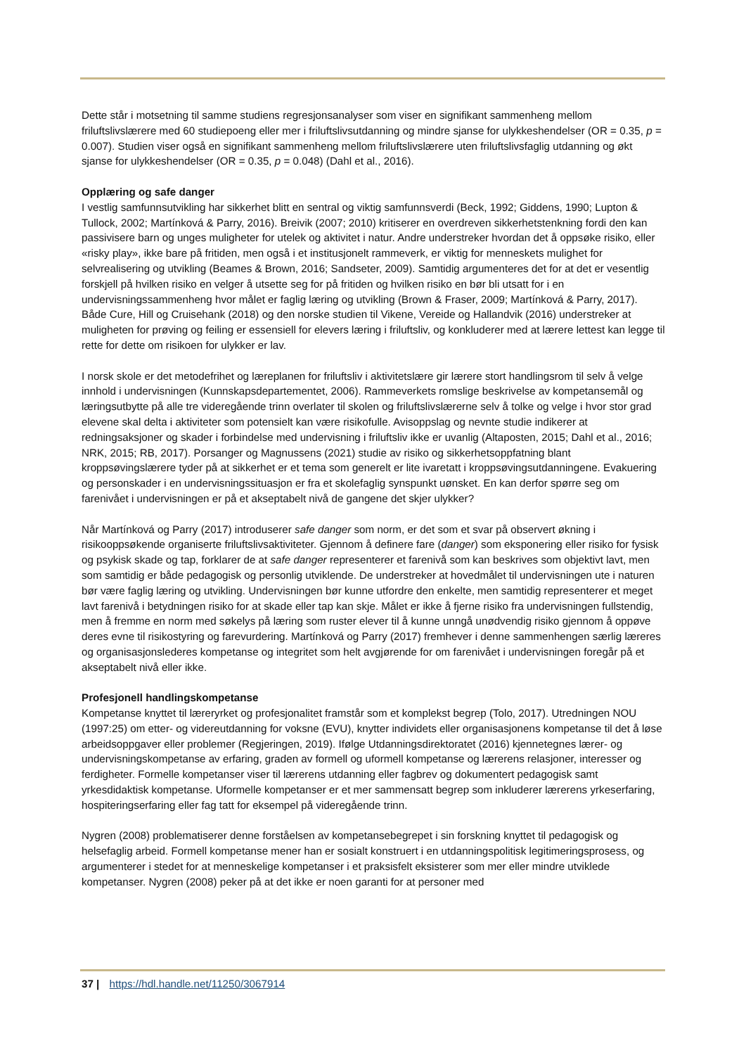Dette står i motsetning til samme studiens regresjonsanalyser som viser en signifikant sammenheng mellom friluftslivslærere med 60 studiepoeng eller mer i friluftslivsutdanning og mindre sjanse for ulykkeshendelser (OR = 0.35, p = 0.007). Studien viser også en signifikant sammenheng mellom friluftslivslærere uten friluftslivsfaglig utdanning og økt sjanse for ulykkeshendelser (OR = 0.35, p = 0.048) (Dahl et al., 2016).
Opplæring og safe danger
I vestlig samfunnsutvikling har sikkerhet blitt en sentral og viktig samfunnsverdi (Beck, 1992; Giddens, 1990; Lupton & Tullock, 2002; Martínková & Parry, 2016). Breivik (2007; 2010) kritiserer en overdreven sikkerhetstenkning fordi den kan passivisere barn og unges muligheter for utelek og aktivitet i natur. Andre understreker hvordan det å oppsøke risiko, eller «risky play», ikke bare på fritiden, men også i et institusjonelt rammeverk, er viktig for menneskets mulighet for selvrealisering og utvikling (Beames & Brown, 2016; Sandseter, 2009). Samtidig argumenteres det for at det er vesentlig forskjell på hvilken risiko en velger å utsette seg for på fritiden og hvilken risiko en bør bli utsatt for i en undervisningssammenheng hvor målet er faglig læring og utvikling (Brown & Fraser, 2009; Martínková & Parry, 2017). Både Cure, Hill og Cruisehank (2018) og den norske studien til Vikene, Vereide og Hallandvik (2016) understreker at muligheten for prøving og feiling er essensiell for elevers læring i friluftsliv, og konkluderer med at lærere lettest kan legge til rette for dette om risikoen for ulykker er lav.
I norsk skole er det metodefrihet og læreplanen for friluftsliv i aktivitetslære gir lærere stort handlingsrom til selv å velge innhold i undervisningen (Kunnskapsdepartementet, 2006). Rammeverkets romslige beskrivelse av kompetansemål og læringsutbytte på alle tre videregående trinn overlater til skolen og friluftslivslærerne selv å tolke og velge i hvor stor grad elevene skal delta i aktiviteter som potensielt kan være risikofulle. Avisoppslag og nevnte studie indikerer at redningsaksjoner og skader i forbindelse med undervisning i friluftsliv ikke er uvanlig (Altaposten, 2015; Dahl et al., 2016; NRK, 2015; RB, 2017). Porsanger og Magnussens (2021) studie av risiko og sikkerhetsoppfatning blant kroppsøvingslærere tyder på at sikkerhet er et tema som generelt er lite ivaretatt i kroppsøvingsutdanningene. Evakuering og personskader i en undervisningssituasjon er fra et skolefaglig synspunkt uønsket. En kan derfor spørre seg om farenivået i undervisningen er på et akseptabelt nivå de gangene det skjer ulykker?
Når Martínková og Parry (2017) introduserer safe danger som norm, er det som et svar på observert økning i risikooppsøkende organiserte friluftslivsaktiviteter. Gjennom å definere fare (danger) som eksponering eller risiko for fysisk og psykisk skade og tap, forklarer de at safe danger representerer et farenivå som kan beskrives som objektivt lavt, men som samtidig er både pedagogisk og personlig utviklende. De understreker at hovedmålet til undervisningen ute i naturen bør være faglig læring og utvikling. Undervisningen bør kunne utfordre den enkelte, men samtidig representerer et meget lavt farenivå i betydningen risiko for at skade eller tap kan skje. Målet er ikke å fjerne risiko fra undervisningen fullstendig, men å fremme en norm med søkelys på læring som ruster elever til å kunne unngå unødvendig risiko gjennom å oppøve deres evne til risikostyring og farevurdering. Martínková og Parry (2017) fremhever i denne sammenhengen særlig læreres og organisasjonslederes kompetanse og integritet som helt avgjørende for om farenivået i undervisningen foregår på et akseptabelt nivå eller ikke.
Profesjonell handlingskompetanse
Kompetanse knyttet til læreryrket og profesjonalitet framstår som et komplekst begrep (Tolo, 2017). Utredningen NOU (1997:25) om etter- og videreutdanning for voksne (EVU), knytter individets eller organisasjonens kompetanse til det å løse arbeidsoppgaver eller problemer (Regjeringen, 2019). Ifølge Utdanningsdirektoratet (2016) kjennetegnes lærer- og undervisningskompetanse av erfaring, graden av formell og uformell kompetanse og lærerens relasjoner, interesser og ferdigheter. Formelle kompetanser viser til lærerens utdanning eller fagbrev og dokumentert pedagogisk samt yrkesdidaktisk kompetanse. Uformelle kompetanser er et mer sammensatt begrep som inkluderer lærerens yrkeserfaring, hospiteringserfaring eller fag tatt for eksempel på videregående trinn.
Nygren (2008) problematiserer denne forståelsen av kompetansebegrepet i sin forskning knyttet til pedagogisk og helsefaglig arbeid. Formell kompetanse mener han er sosialt konstruert i en utdanningspolitisk legitimeringsprosess, og argumenterer i stedet for at menneskelige kompetanser i et praksisfelt eksisterer som mer eller mindre utviklede kompetanser. Nygren (2008) peker på at det ikke er noen garanti for at personer med
37 | https://hdl.handle.net/11250/3067914